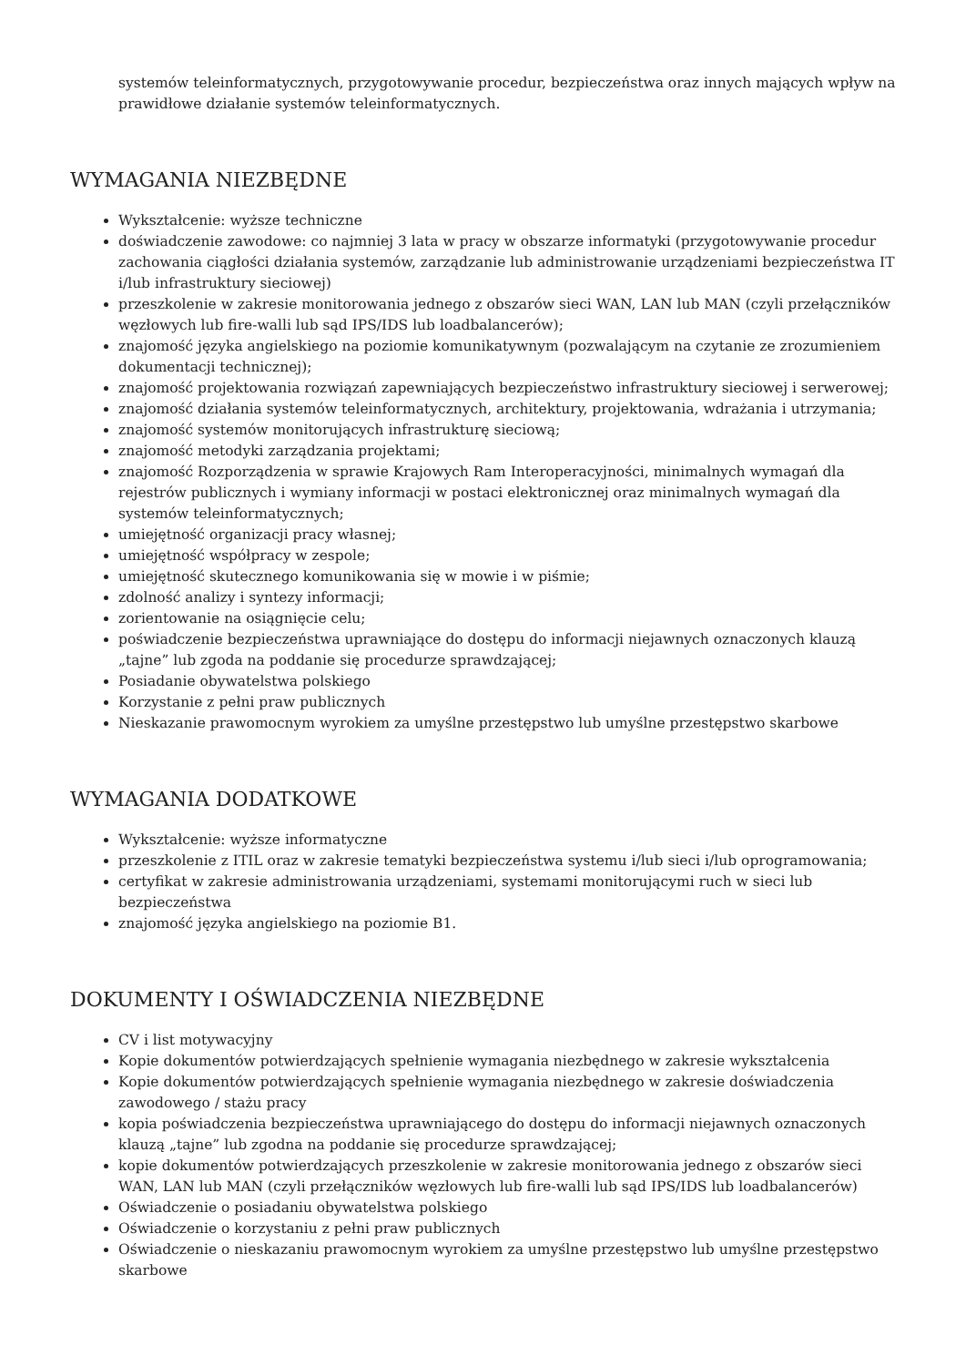systemów teleinformatycznych, przygotowywanie procedur, bezpieczeństwa oraz innych mających wpływ na prawidłowe działanie systemów teleinformatycznych.
WYMAGANIA NIEZBĘDNE
Wykształcenie: wyższe techniczne
doświadczenie zawodowe: co najmniej 3 lata w pracy w obszarze informatyki (przygotowywanie procedur zachowania ciągłości działania systemów, zarządzanie lub administrowanie urządzeniami bezpieczeństwa IT i/lub infrastruktury sieciowej)
przeszkolenie w zakresie monitorowania jednego z obszarów sieci WAN, LAN lub MAN (czyli przełączników węzłowych lub fire-walli lub sąd IPS/IDS lub loadbalancerów);
znajomość języka angielskiego na poziomie komunikatywnym (pozwalającym na czytanie ze zrozumieniem dokumentacji technicznej);
znajomość projektowania rozwiązań zapewniających bezpieczeństwo infrastruktury sieciowej i serwerowej;
znajomość działania systemów teleinformatycznych, architektury, projektowania, wdrażania i utrzymania;
znajomość systemów monitorujących infrastrukturę sieciową;
znajomość metodyki zarządzania projektami;
znajomość Rozporządzenia w sprawie Krajowych Ram Interoperacyjności, minimalnych wymagań dla rejestrów publicznych i wymiany informacji w postaci elektronicznej oraz minimalnych wymagań dla systemów teleinformatycznych;
umiejętność organizacji pracy własnej;
umiejętność współpracy w zespole;
umiejętność skutecznego komunikowania się w mowie i w piśmie;
zdolność analizy i syntezy informacji;
zorientowanie na osiągnięcie celu;
poświadczenie bezpieczeństwa uprawniające do dostępu do informacji niejawnych oznaczonych klauzą „tajne” lub zgoda na poddanie się procedurze sprawdzającej;
Posiadanie obywatelstwa polskiego
Korzystanie z pełni praw publicznych
Nieskazanie prawomocnym wyrokiem za umyślne przestępstwo lub umyślne przestępstwo skarbowe
WYMAGANIA DODATKOWE
Wykształcenie: wyższe informatyczne
przeszkolenie z ITIL oraz w zakresie tematyki bezpieczeństwa systemu i/lub sieci i/lub oprogramowania;
certyfikat w zakresie administrowania urządzeniami, systemami monitorującymi ruch w sieci lub bezpieczeństwa
znajomość języka angielskiego na poziomie B1.
DOKUMENTY I OŚWIADCZENIA NIEZBĘDNE
CV i list motywacyjny
Kopie dokumentów potwierdzających spełnienie wymagania niezbędnego w zakresie wykształcenia
Kopie dokumentów potwierdzających spełnienie wymagania niezbędnego w zakresie doświadczenia zawodowego / stażu pracy
kopia poświadczenia bezpieczeństwa uprawniającego do dostępu do informacji niejawnych oznaczonych klauzą „tajne” lub zgodna na poddanie się procedurze sprawdzającej;
kopie dokumentów potwierdzających przeszkolenie w zakresie monitorowania jednego z obszarów sieci WAN, LAN lub MAN (czyli przełączników węzłowych lub fire-walli lub sąd IPS/IDS lub loadbalancerów)
Oświadczenie o posiadaniu obywatelstwa polskiego
Oświadczenie o korzystaniu z pełni praw publicznych
Oświadczenie o nieskazaniu prawomocnym wyrokiem za umyślne przestępstwo lub umyślne przestępstwo skarbowe